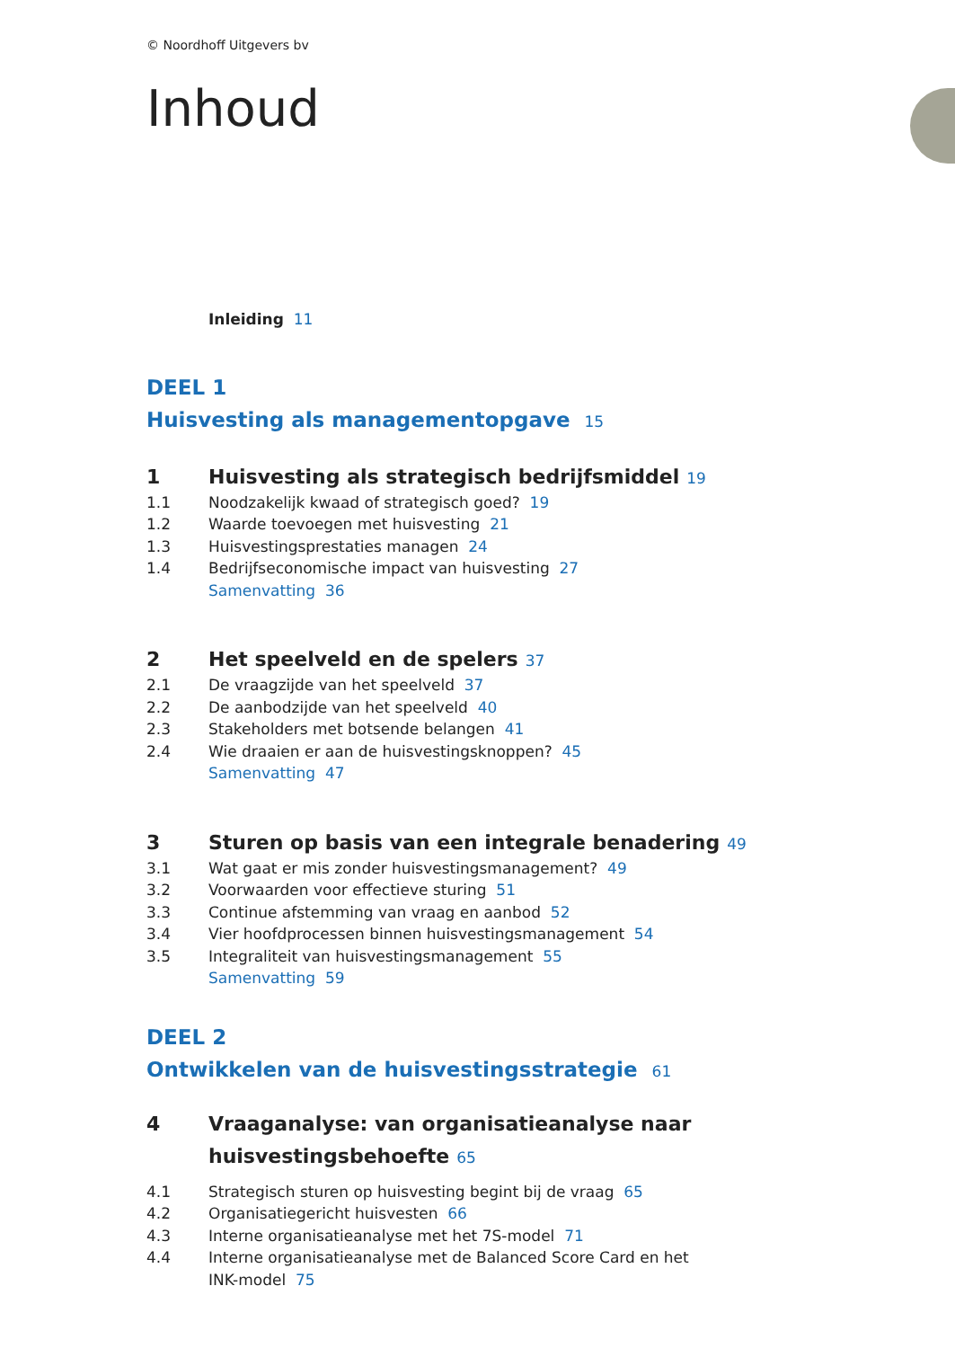© Noordhoff Uitgevers bv
Inhoud
Inleiding 11
DEEL 1
Huisvesting als managementopgave 15
1 Huisvesting als strategisch bedrijfsmiddel 19
1.1 Noodzakelijk kwaad of strategisch goed? 19
1.2 Waarde toevoegen met huisvesting 21
1.3 Huisvestingsprestaties managen 24
1.4 Bedrijfseconomische impact van huisvesting 27
Samenvatting 36
2 Het speelveld en de spelers 37
2.1 De vraagzijde van het speelveld 37
2.2 De aanbodzijde van het speelveld 40
2.3 Stakeholders met botsende belangen 41
2.4 Wie draaien er aan de huisvestingsknoppen? 45
Samenvatting 47
3 Sturen op basis van een integrale benadering 49
3.1 Wat gaat er mis zonder huisvestingsmanagement? 49
3.2 Voorwaarden voor effectieve sturing 51
3.3 Continue afstemming van vraag en aanbod 52
3.4 Vier hoofdprocessen binnen huisvestingsmanagement 54
3.5 Integraliteit van huisvestingsmanagement 55
Samenvatting 59
DEEL 2
Ontwikkelen van de huisvestingsstrategie 61
4 Vraaganalyse: van organisatieanalyse naar
huisvestingsbehoefte 65
4.1 Strategisch sturen op huisvesting begint bij de vraag 65
4.2 Organisatiegericht huisvesten 66
4.3 Interne organisatieanalyse met het 7S-model 71
4.4 Interne organisatieanalyse met de Balanced Score Card en het
INK-model 75